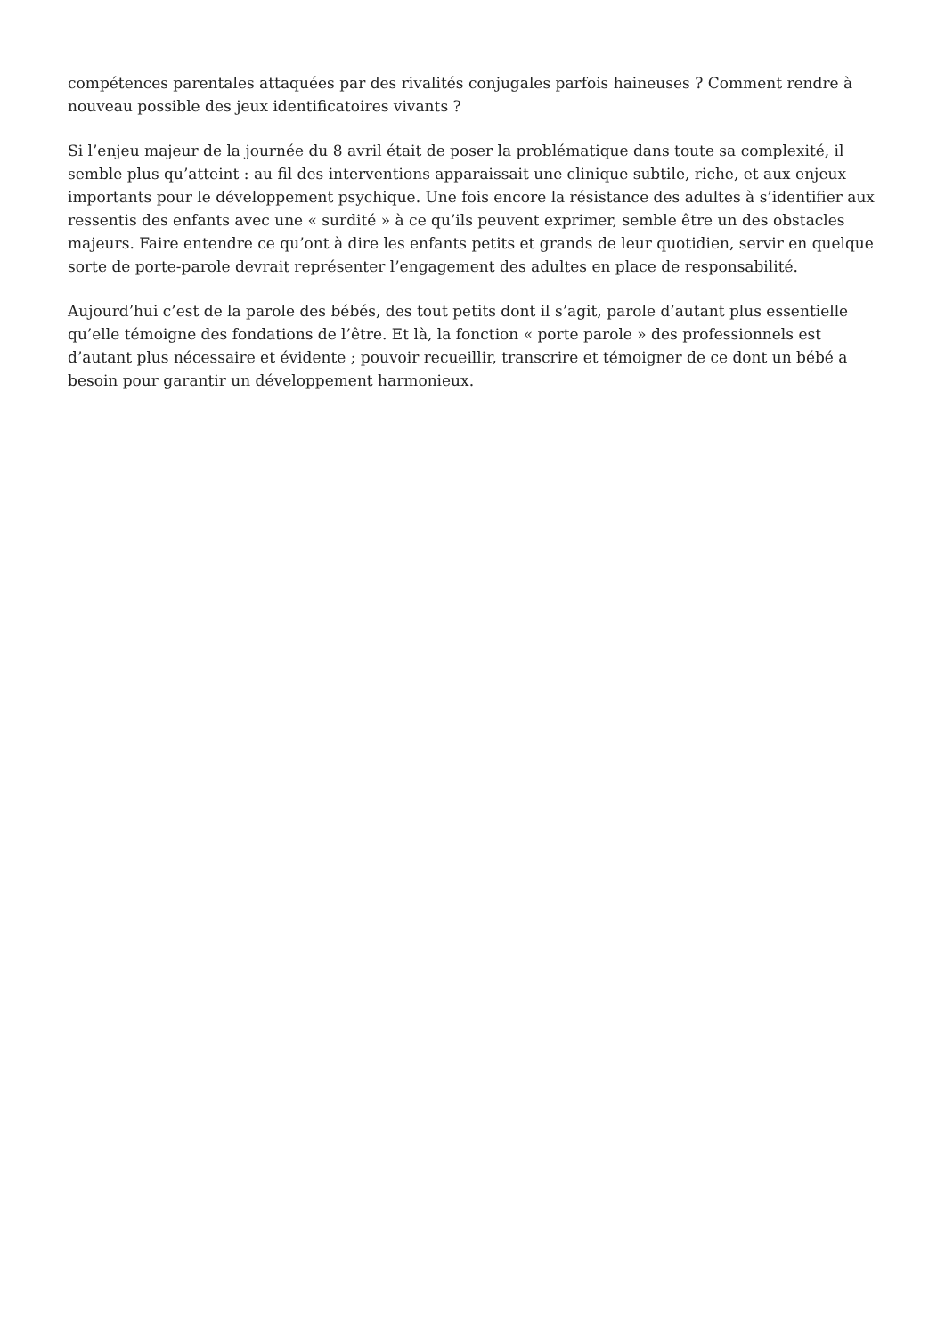compétences parentales attaquées par des rivalités conjugales parfois haineuses ? Comment rendre à nouveau possible des jeux identificatoires vivants ?
Si l’enjeu majeur de la journée du 8 avril était de poser la problématique dans toute sa complexité, il semble plus qu’atteint : au fil des interventions apparaissait une clinique subtile, riche, et aux enjeux importants pour le développement psychique. Une fois encore la résistance des adultes à s’identifier aux ressentis des enfants avec une « surdité » à ce qu’ils peuvent exprimer, semble être un des obstacles majeurs. Faire entendre ce qu’ont à dire les enfants petits et grands de leur quotidien, servir en quelque sorte de porte-parole devrait représenter l’engagement des adultes en place de responsabilité.
Aujourd’hui c’est de la parole des bébés, des tout petits dont il s’agit, parole d’autant plus essentielle qu’elle témoigne des fondations de l’être. Et là, la fonction « porte parole » des professionnels est d’autant plus nécessaire et évidente ; pouvoir recueillir, transcrire et témoigner de ce dont un bébé a besoin pour garantir un développement harmonieux.